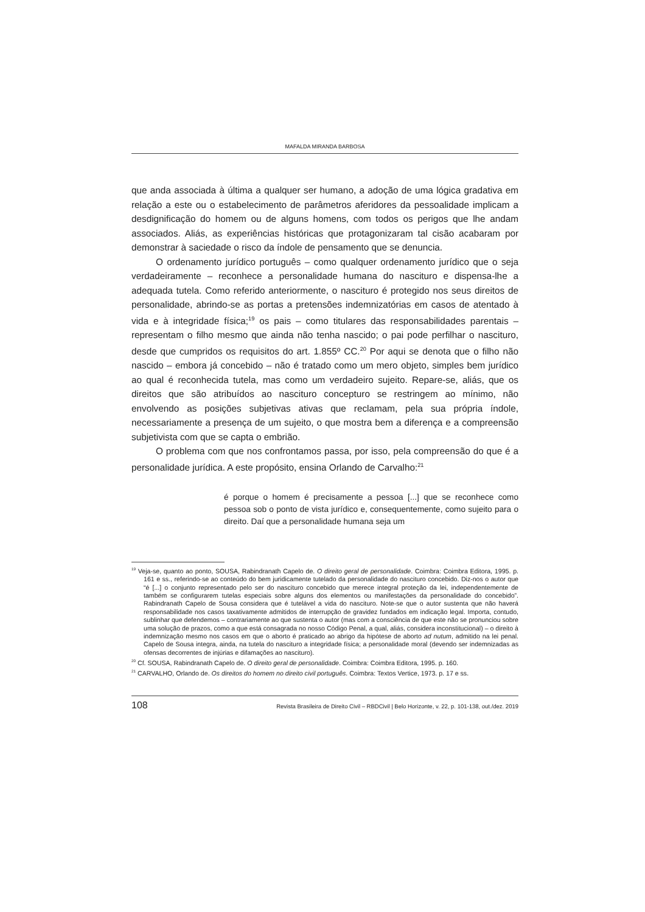MAFALDA MIRANDA BARBOSA
que anda associada à última a qualquer ser humano, a adoção de uma lógica gradativa em relação a este ou o estabelecimento de parâmetros aferidores da pessoalidade implicam a desdignificação do homem ou de alguns homens, com todos os perigos que lhe andam associados. Aliás, as experiências históricas que protagonizaram tal cisão acabaram por demonstrar à saciedade o risco da índole de pensamento que se denuncia.
O ordenamento jurídico português – como qualquer ordenamento jurídico que o seja verdadeiramente – reconhece a personalidade humana do nascituro e dispensa-lhe a adequada tutela. Como referido anteriormente, o nascituro é protegido nos seus direitos de personalidade, abrindo-se as portas a pretensões indemnizatórias em casos de atentado à vida e à integridade física;<sup>19</sup> os pais – como titulares das responsabilidades parentais – representam o filho mesmo que ainda não tenha nascido; o pai pode perfilhar o nascituro, desde que cumpridos os requisitos do art. 1.855º CC.<sup>20</sup> Por aqui se denota que o filho não nascido – embora já concebido – não é tratado como um mero objeto, simples bem jurídico ao qual é reconhecida tutela, mas como um verdadeiro sujeito. Repare-se, aliás, que os direitos que são atribuídos ao nascituro concepturo se restringem ao mínimo, não envolvendo as posições subjetivas ativas que reclamam, pela sua própria índole, necessariamente a presença de um sujeito, o que mostra bem a diferença e a compreensão subjetivista com que se capta o embrião.
O problema com que nos confrontamos passa, por isso, pela compreensão do que é a personalidade jurídica. A este propósito, ensina Orlando de Carvalho:<sup>21</sup>
é porque o homem é precisamente a pessoa [...] que se reconhece como pessoa sob o ponto de vista jurídico e, consequentemente, como sujeito para o direito. Daí que a personalidade humana seja um
<sup>19</sup> Veja-se, quanto ao ponto, SOUSA, Rabindranath Capelo de. O direito geral de personalidade. Coimbra: Coimbra Editora, 1995. p. 161 e ss., referindo-se ao conteúdo do bem juridicamente tutelado da personalidade do nascituro concebido. Diz-nos o autor que “é [...] o conjunto representado pelo ser do nascituro concebido que merece integral proteção da lei, independentemente de também se configurarem tutelas especiais sobre alguns dos elementos ou manifestações da personalidade do concebido”. Rabindranath Capelo de Sousa considera que é tutelável a vida do nascituro. Note-se que o autor sustenta que não haverá responsabilidade nos casos taxativamente admitidos de interrupção de gravidez fundados em indicação legal. Importa, contudo, sublinhar que defendemos – contrariamente ao que sustenta o autor (mas com a consciência de que este não se pronunciou sobre uma solução de prazos, como a que está consagrada no nosso Código Penal, a qual, aliás, considera inconstitucional) – o direito à indemnização mesmo nos casos em que o aborto é praticado ao abrigo da hipótese de aborto ad nutum, admitido na lei penal. Capelo de Sousa integra, ainda, na tutela do nascituro a integridade física; a personalidade moral (devendo ser indemnizadas as ofensas decorrentes de injúrias e difamações ao nascituro).
<sup>20</sup> Cf. SOUSA, Rabindranath Capelo de. O direito geral de personalidade. Coimbra: Coimbra Editora, 1995. p. 160.
<sup>21</sup> CARVALHO, Orlando de. Os direitos do homem no direito civil português. Coimbra: Textos Vertice, 1973. p. 17 e ss.
108 Revista Brasileira de Direito Civil – RBDCivil | Belo Horizonte, v. 22, p. 101-138, out./dez. 2019